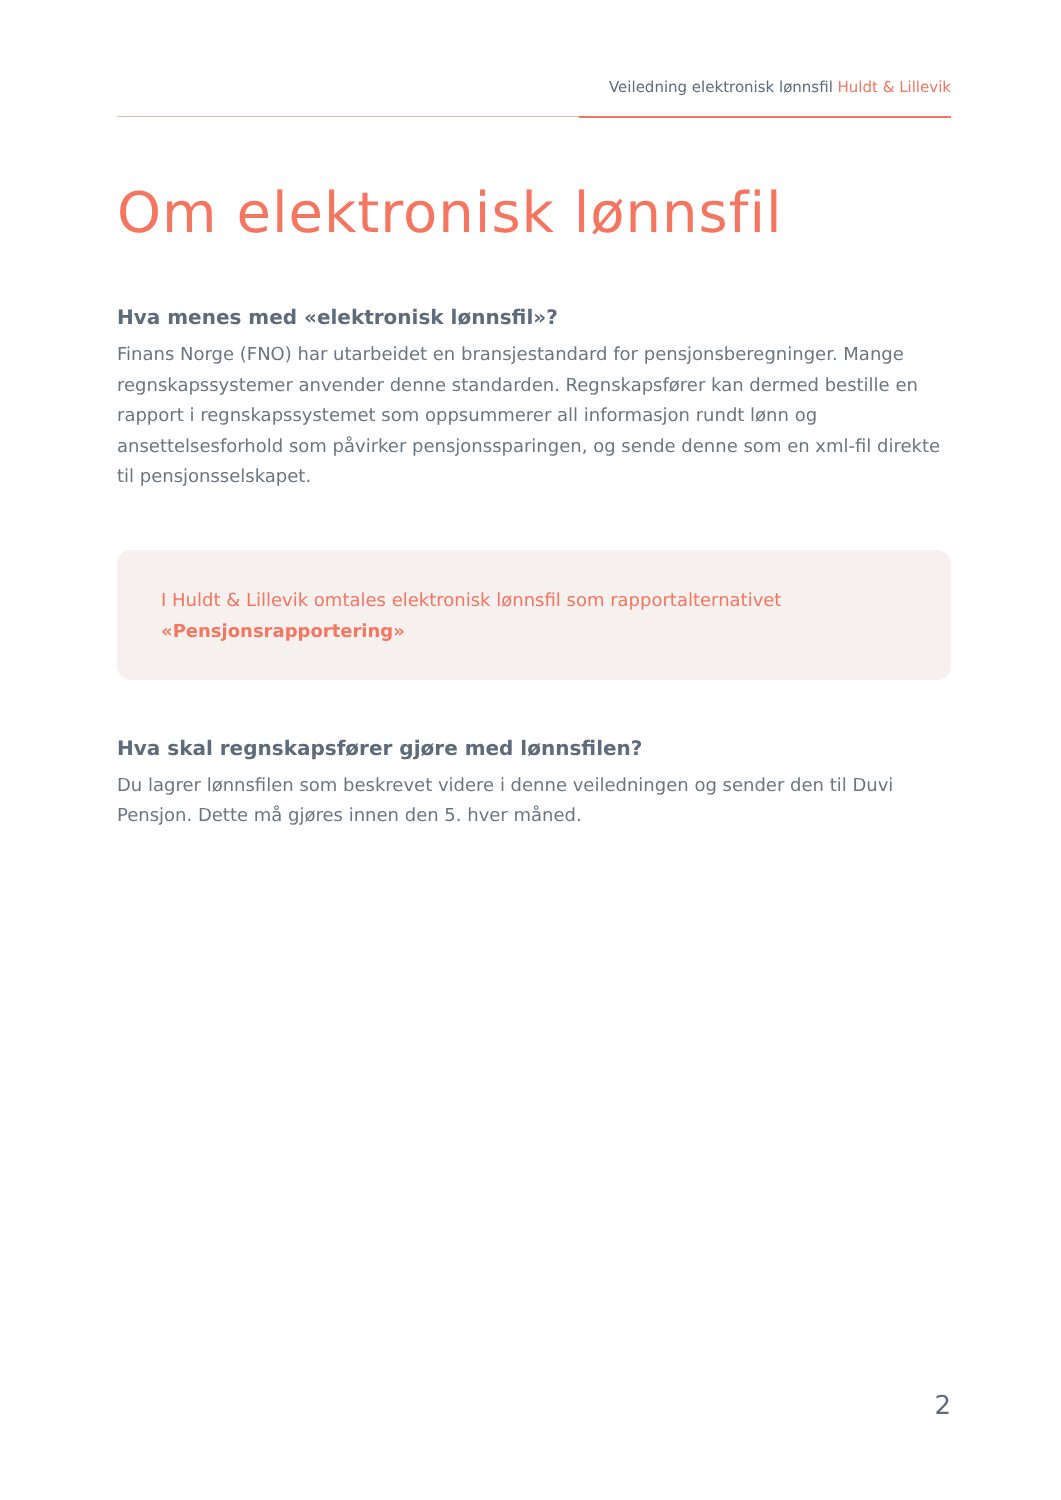Veiledning elektronisk lønnsfil Huldt & Lillevik
Om elektronisk lønnsfil
Hva menes med «elektronisk lønnsfil»?
Finans Norge (FNO) har utarbeidet en bransjestandard for pensjonsberegninger. Mange regnskapssystemer anvender denne standarden. Regnskapsfører kan dermed bestille en rapport i regnskapssystemet som oppsummerer all informasjon rundt lønn og ansettelsesforhold som påvirker pensjonssparingen, og sende denne som en xml-fil direkte til pensjonsselskapet.
I Huldt & Lillevik omtales elektronisk lønnsfil som rapportalternativet «Pensjonsrapportering»
Hva skal regnskapsfører gjøre med lønnsfilen?
Du lagrer lønnsfilen som beskrevet videre i denne veiledningen og sender den til Duvi Pensjon. Dette må gjøres innen den 5. hver måned.
2